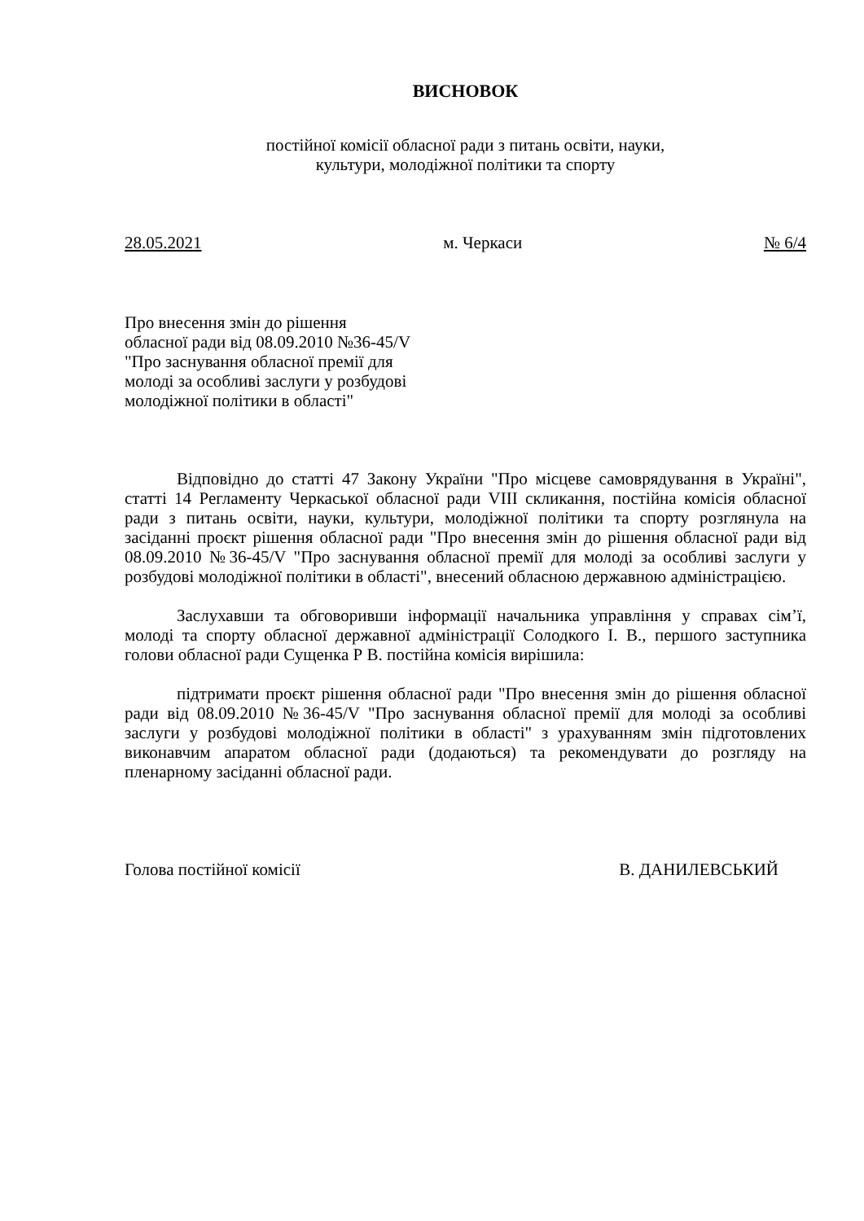ВИСНОВОК
постійної комісії обласної ради з питань освіти, науки,
культури, молодіжної політики та спорту
28.05.2021 м. Черкаси № 6/4
Про внесення змін до рішення
обласної ради від 08.09.2010 №36-45/V
"Про заснування обласної премії для
молоді за особливі заслуги у розбудові
молодіжної політики в області"
Відповідно до статті 47 Закону України "Про місцеве самоврядування в Україні", статті 14 Регламенту Черкаської обласної ради VIII скликання, постійна комісія обласної ради з питань освіти, науки, культури, молодіжної політики та спорту розглянула на засіданні проєкт рішення обласної ради "Про внесення змін до рішення обласної ради від 08.09.2010 №36-45/V "Про заснування обласної премії для молоді за особливі заслуги у розбудові молодіжної політики в області", внесений обласною державною адміністрацією.
Заслухавши та обговоривши інформації начальника управління у справах сім’ї, молоді та спорту обласної державної адміністрації Солодкого І. В., першого заступника голови обласної ради Сущенка Р В. постійна комісія вирішила:
підтримати проєкт рішення обласної ради "Про внесення змін до рішення обласної ради від 08.09.2010 №36-45/V "Про заснування обласної премії для молоді за особливі заслуги у розбудові молодіжної політики в області" з урахуванням змін підготовлених виконавчим апаратом обласної ради (додаються) та рекомендувати до розгляду на пленарному засіданні обласної ради.
Голова постійної комісії В. ДАНИЛЕВСЬКИЙ